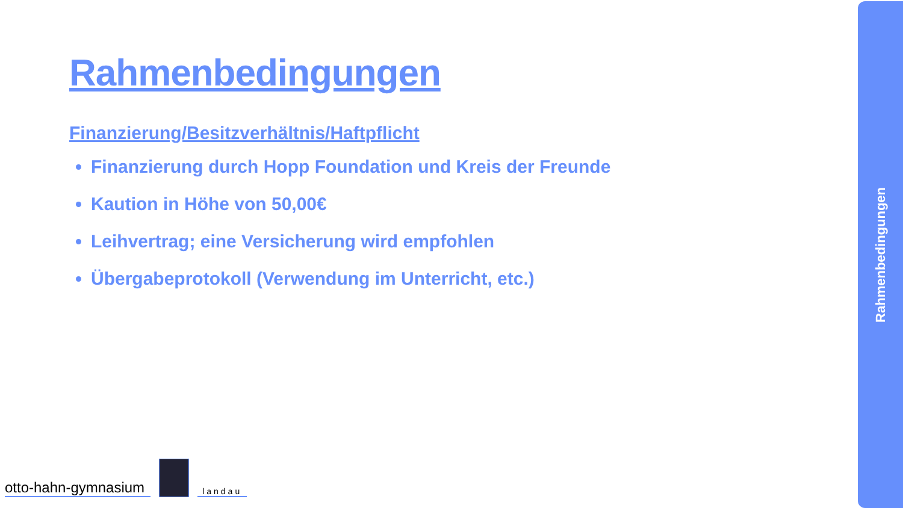Rahmenbedingungen
Finanzierung/Besitzverhältnis/Haftpflicht
Finanzierung durch Hopp Foundation und Kreis der Freunde
Kaution in Höhe von 50,00€
Leihvertrag; eine Versicherung wird empfohlen
Übergabeprotokoll (Verwendung im Unterricht, etc.)
otto-hahn-gymnasium
landau
Rahmenbedingungen